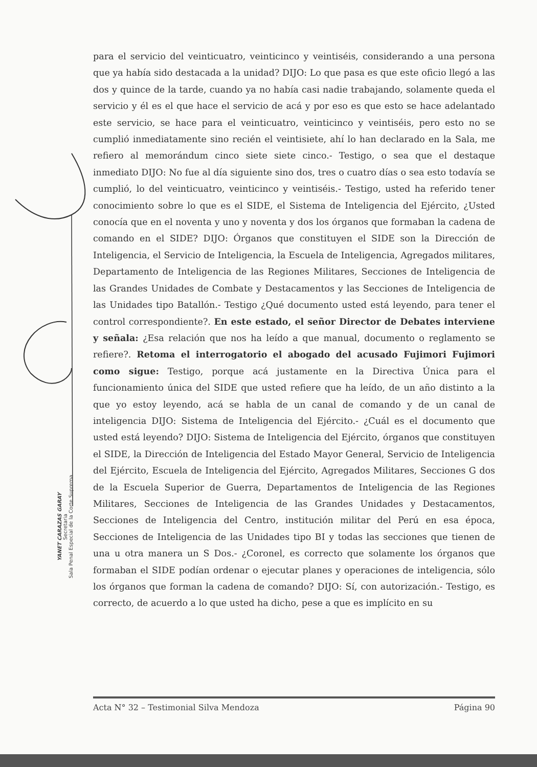YANET CARAZAS GARAY
Secretaria
Sala Penal Especial de la Corte Suprema
para el servicio del veinticuatro, veinticinco y veintiséis, considerando a una persona que ya había sido destacada a la unidad? DIJO: Lo que pasa es que este oficio llegó a las dos y quince de la tarde, cuando ya no había casi nadie trabajando, solamente queda el servicio y él es el que hace el servicio de acá y por eso es que esto se hace adelantado este servicio, se hace para el veinticuatro, veinticinco y veintiséis, pero esto no se cumplió inmediatamente sino recién el veintisiete, ahí lo han declarado en la Sala, me refiero al memorándum cinco siete siete cinco.- Testigo, o sea que el destaque inmediato DIJO: No fue al día siguiente sino dos, tres o cuatro días o sea esto todavía se cumplió, lo del veinticuatro, veinticinco y veintiséis.- Testigo, usted ha referido tener conocimiento sobre lo que es el SIDE, el Sistema de Inteligencia del Ejército, ¿Usted conocía que en el noventa y uno y noventa y dos los órganos que formaban la cadena de comando en el SIDE? DIJO: Órganos que constituyen el SIDE son la Dirección de Inteligencia, el Servicio de Inteligencia, la Escuela de Inteligencia, Agregados militares, Departamento de Inteligencia de las Regiones Militares, Secciones de Inteligencia de las Grandes Unidades de Combate y Destacamentos y las Secciones de Inteligencia de las Unidades tipo Batallón.- Testigo ¿Qué documento usted está leyendo, para tener el control correspondiente?. En este estado, el señor Director de Debates interviene y señala: ¿Esa relación que nos ha leído a que manual, documento o reglamento se refiere?. Retoma el interrogatorio el abogado del acusado Fujimori Fujimori como sigue: Testigo, porque acá justamente en la Directiva Única para el funcionamiento única del SIDE que usted refiere que ha leído, de un año distinto a la que yo estoy leyendo, acá se habla de un canal de comando y de un canal de inteligencia DIJO: Sistema de Inteligencia del Ejército.- ¿Cuál es el documento que usted está leyendo? DIJO: Sistema de Inteligencia del Ejército, órganos que constituyen el SIDE, la Dirección de Inteligencia del Estado Mayor General, Servicio de Inteligencia del Ejército, Escuela de Inteligencia del Ejército, Agregados Militares, Secciones G dos de la Escuela Superior de Guerra, Departamentos de Inteligencia de las Regiones Militares, Secciones de Inteligencia de las Grandes Unidades y Destacamentos, Secciones de Inteligencia del Centro, institución militar del Perú en esa época, Secciones de Inteligencia de las Unidades tipo BI y todas las secciones que tienen de una u otra manera un S Dos.- ¿Coronel, es correcto que solamente los órganos que formaban el SIDE podían ordenar o ejecutar planes y operaciones de inteligencia, sólo los órganos que forman la cadena de comando? DIJO: Sí, con autorización.- Testigo, es correcto, de acuerdo a lo que usted ha dicho, pese a que es implícito en su
Acta N° 32 – Testimonial Silva Mendoza Página 90